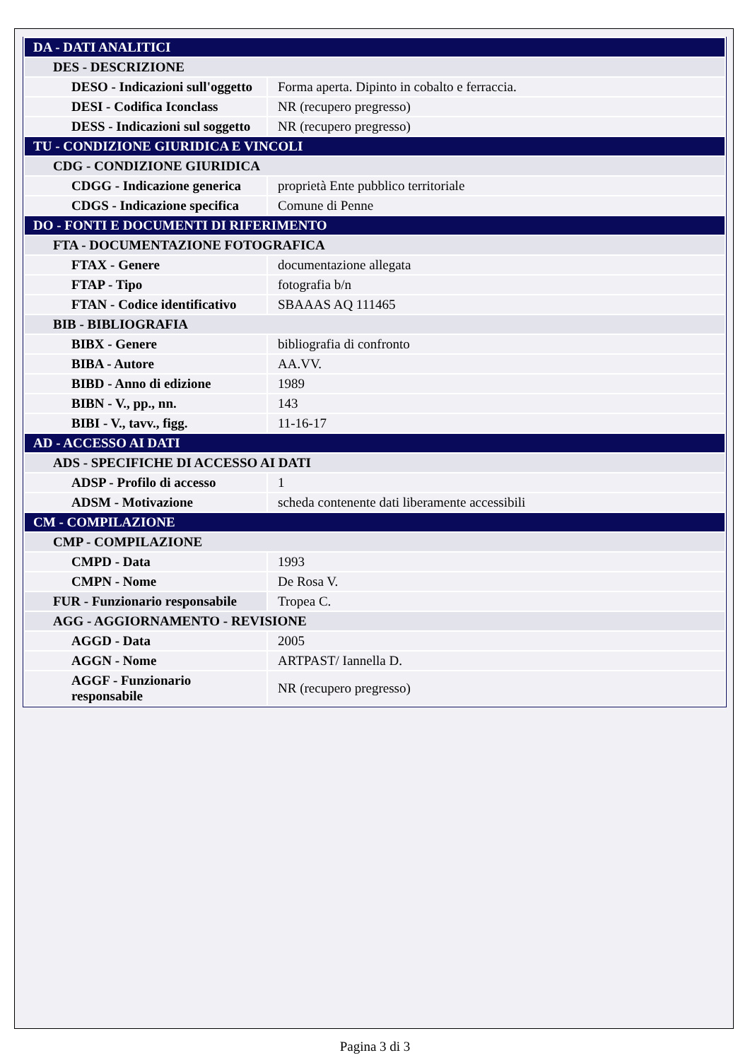| DA - DATI ANALITICI | |
| DES - DESCRIZIONE | |
| DESO - Indicazioni sull'oggetto | Forma aperta. Dipinto in cobalto e ferraccia. |
| DESI - Codifica Iconclass | NR (recupero pregresso) |
| DESS - Indicazioni sul soggetto | NR (recupero pregresso) |
| TU - CONDIZIONE GIURIDICA E VINCOLI | |
| CDG - CONDIZIONE GIURIDICA | |
| CDGG - Indicazione generica | proprietà Ente pubblico territoriale |
| CDGS - Indicazione specifica | Comune di Penne |
| DO - FONTI E DOCUMENTI DI RIFERIMENTO | |
| FTA - DOCUMENTAZIONE FOTOGRAFICA | |
| FTAX - Genere | documentazione allegata |
| FTAP - Tipo | fotografia b/n |
| FTAN - Codice identificativo | SBAAAS AQ 111465 |
| BIB - BIBLIOGRAFIA | |
| BIBX - Genere | bibliografia di confronto |
| BIBA - Autore | AA.VV. |
| BIBD - Anno di edizione | 1989 |
| BIBN - V., pp., nn. | 143 |
| BIBI - V., tavv., figg. | 11-16-17 |
| AD - ACCESSO AI DATI | |
| ADS - SPECIFICHE DI ACCESSO AI DATI | |
| ADSP - Profilo di accesso | 1 |
| ADSM - Motivazione | scheda contenente dati liberamente accessibili |
| CM - COMPILAZIONE | |
| CMP - COMPILAZIONE | |
| CMPD - Data | 1993 |
| CMPN - Nome | De Rosa V. |
| FUR - Funzionario responsabile | Tropea C. |
| AGG - AGGIORNAMENTO - REVISIONE | |
| AGGD - Data | 2005 |
| AGGN - Nome | ARTPAST/ Iannella D. |
| AGGF - Funzionario responsabile | NR (recupero pregresso) |
Pagina 3 di 3